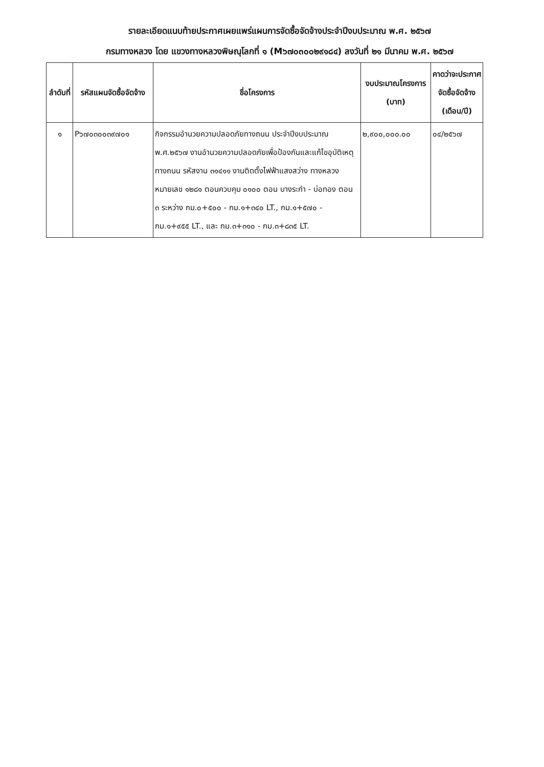รายละเอียดแนบท้ายประกาศเผยแพร่แผนการจัดซื้อจัดจ้างประจำปีงบประมาณ พ.ศ. ๒๕๖๗
กรมทางหลวง โดย แขวงทางหลวงพิษณุโลกที่ ๑ (M๖๗๐๓๐๐๒๙๑๘๔) ลงวันที่ ๒๑ มีนาคม พ.ศ. ๒๕๖๗
| ลำดับที่ | รหัสแผนจัดซื้อจัดจ้าง | ชื่อโครงการ | งบประมาณโครงการ (บาท) | คาดว่าจะประกาศจัดซื้อจัดจ้าง (เดือน/ปี) |
| --- | --- | --- | --- | --- |
| ๑ | P๖๗๐๓๐๐๓๙๗๐๑ | กิจกรรมอำนวยความปลอดภัยทางถนน ประจำปีงบประมาณ พ.ศ.๒๕๖๗ งานอำนวยความปลอดภัยเพื่อป้องกันและแก้ไขอุบัติเหตุทางถนน รหัสงาน ๓๑๔๑๑ งานติดตั้งไฟฟ้าแสงสว่าง ทางหลวงหมายเลข ๑๒๘๑ ตอนควบคุม ๐๑๐๐ ตอน บางระกำ - บ่อทอง ตอน ๓ ระหว่าง กม.๐+๕๐๐ - กม.๑+๓๔๐ LT., กม.๑+๕๗๐ - กม.๑+๙๕๕ LT., และ กม.๓+๓๑๐ - กม.๓+๘๓๕ LT. | ๒,๙๐๐,๐๐๐.๐๐ | ๐๔/๒๕๖๗ |